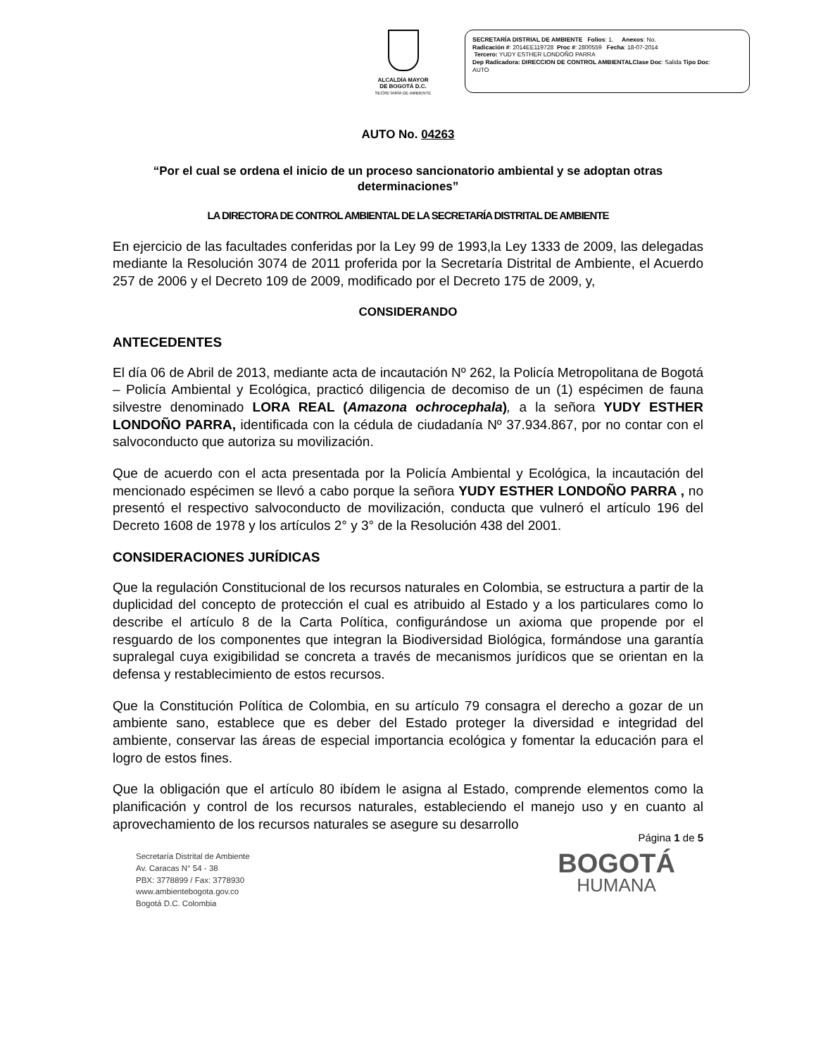ALCALDÍA MAYOR
DE BOGOTÁ D.C.
SECRETARÍA DE AMBIENTE
SECRETARÍA DISTRIAL DE AMBIENTE Folios: 1. Anexos: No.
Radicación #: 2014EE119728 Proc #: 2800559 Fecha: 18-07-2014
Tercero: YUDY ESTHER LONDOÑO PARRA
Dep Radicadora: DIRECCION DE CONTROL AMBIENTALClase Doc: Salida Tipo Doc:
AUTO
AUTO No. 04263
“Por el cual se ordena el inicio de un proceso sancionatorio ambiental y se adoptan otras determinaciones”
LA DIRECTORA DE CONTROL AMBIENTAL DE LA SECRETARÍA DISTRITAL DE AMBIENTE
En ejercicio de las facultades conferidas por la Ley 99 de 1993,la Ley 1333 de 2009, las delegadas mediante la Resolución 3074 de 2011 proferida por la Secretaría Distrital de Ambiente, el Acuerdo 257 de 2006 y el Decreto 109 de 2009, modificado por el Decreto 175 de 2009, y,
CONSIDERANDO
ANTECEDENTES
El día 06 de Abril de 2013, mediante acta de incautación Nº 262, la Policía Metropolitana de Bogotá – Policía Ambiental y Ecológica, practicó diligencia de decomiso de un (1) espécimen de fauna silvestre denominado LORA REAL (Amazona ochrocephala), a la señora YUDY ESTHER LONDOÑO PARRA, identificada con la cédula de ciudadanía Nº 37.934.867, por no contar con el salvoconducto que autoriza su movilización.
Que de acuerdo con el acta presentada por la Policía Ambiental y Ecológica, la incautación del mencionado espécimen se llevó a cabo porque la señora YUDY ESTHER LONDOÑO PARRA , no presentó el respectivo salvoconducto de movilización, conducta que vulneró el artículo 196 del Decreto 1608 de 1978 y los artículos 2° y 3° de la Resolución 438 del 2001.
CONSIDERACIONES JURÍDICAS
Que la regulación Constitucional de los recursos naturales en Colombia, se estructura a partir de la duplicidad del concepto de protección el cual es atribuido al Estado y a los particulares como lo describe el artículo 8 de la Carta Política, configurándose un axioma que propende por el resguardo de los componentes que integran la Biodiversidad Biológica, formándose una garantía supralegal cuya exigibilidad se concreta a través de mecanismos jurídicos que se orientan en la defensa y restablecimiento de estos recursos.
Que la Constitución Política de Colombia, en su artículo 79 consagra el derecho a gozar de un ambiente sano, establece que es deber del Estado proteger la diversidad e integridad del ambiente, conservar las áreas de especial importancia ecológica y fomentar la educación para el logro de estos fines.
Que la obligación que el artículo 80 ibídem le asigna al Estado, comprende elementos como la planificación y control de los recursos naturales, estableciendo el manejo uso y en cuanto al aprovechamiento de los recursos naturales se asegure su desarrollo
Página 1 de 5
Secretaría Distrital de Ambiente
Av. Caracas N° 54 - 38
PBX: 3778899 / Fax: 3778930
www.ambientebogota.gov.co
Bogotá D.C. Colombia
BOGOTÁ
HUMANA